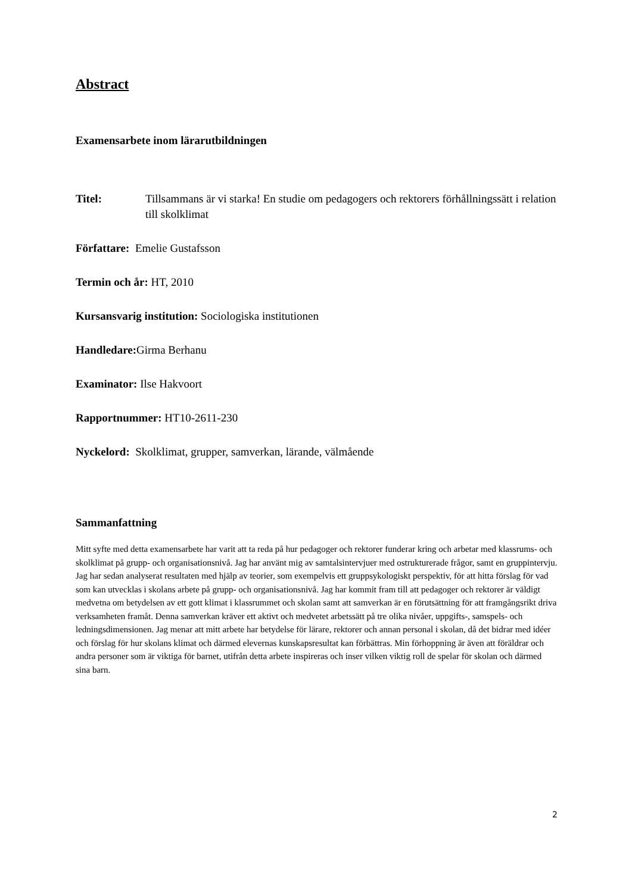Abstract
Examensarbete inom lärarutbildningen
Titel: Tillsammans är vi starka! En studie om pedagogers och rektorers förhållningssätt i relation till skolklimat
Författare: Emelie Gustafsson
Termin och år: HT, 2010
Kursansvarig institution: Sociologiska institutionen
Handledare: Girma Berhanu
Examinator: Ilse Hakvoort
Rapportnummer: HT10-2611-230
Nyckelord: Skolklimat, grupper, samverkan, lärande, välmående
Sammanfattning
Mitt syfte med detta examensarbete har varit att ta reda på hur pedagoger och rektorer funderar kring och arbetar med klassrums- och skolklimat på grupp- och organisationsnivå. Jag har använt mig av samtalsintervjuer med ostrukturerade frågor, samt en gruppintervju. Jag har sedan analyserat resultaten med hjälp av teorier, som exempelvis ett gruppsykologiskt perspektiv, för att hitta förslag för vad som kan utvecklas i skolans arbete på grupp- och organisationsnivå. Jag har kommit fram till att pedagoger och rektorer är väldigt medvetna om betydelsen av ett gott klimat i klassrummet och skolan samt att samverkan är en förutsättning för att framgångsrikt driva verksamheten framåt. Denna samverkan kräver ett aktivt och medvetet arbetssätt på tre olika nivåer, uppgifts-, samspels- och ledningsdimensionen. Jag menar att mitt arbete har betydelse för lärare, rektorer och annan personal i skolan, då det bidrar med idéer och förslag för hur skolans klimat och därmed elevernas kunskapsresultat kan förbättras. Min förhoppning är även att föräldrar och andra personer som är viktiga för barnet, utifrån detta arbete inspireras och inser vilken viktig roll de spelar för skolan och därmed sina barn.
2